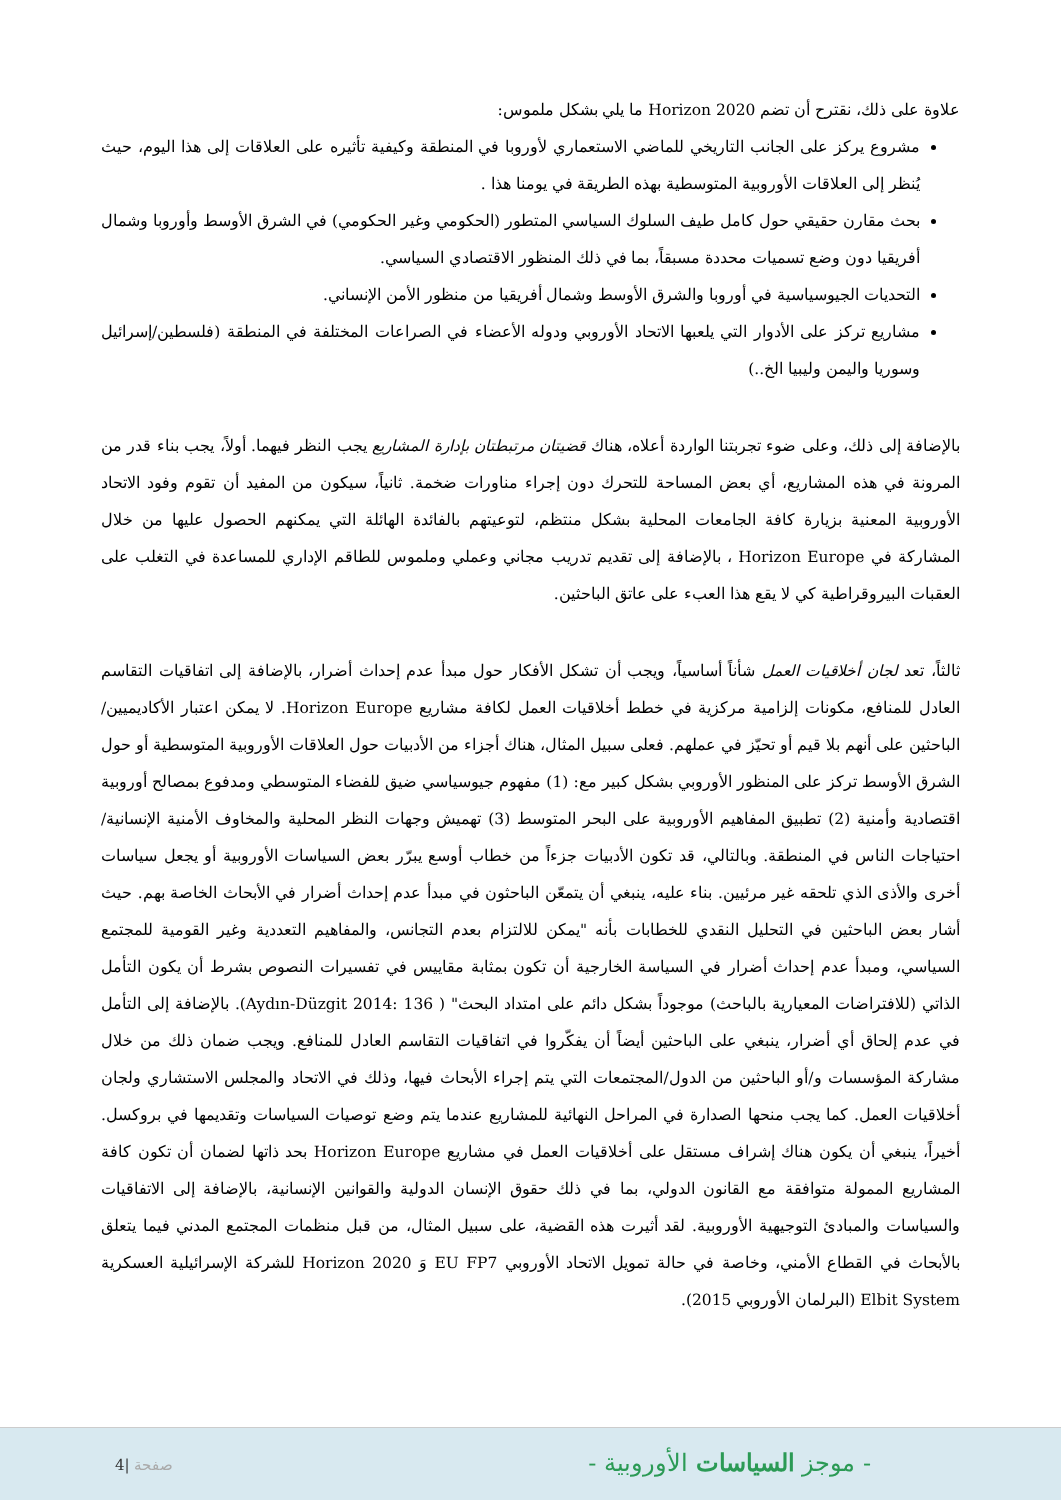علاوة على ذلك، نقترح أن تضم Horizon 2020 ما يلي بشكل ملموس:
مشروع يركز على الجانب التاريخي للماضي الاستعماري لأوروبا في المنطقة وكيفية تأثيره على العلاقات إلى هذا اليوم، حيث يُنظر إلى العلاقات الأوروبية المتوسطية بهذه الطريقة في يومنا هذا .
بحث مقارن حقيقي حول كامل طيف السلوك السياسي المتطور (الحكومي وغير الحكومي) في الشرق الأوسط وأوروبا وشمال أفريقيا دون وضع تسميات محددة مسبقاً، بما في ذلك المنظور الاقتصادي السياسي.
التحديات الجيوسياسية في أوروبا والشرق الأوسط وشمال أفريقيا من منظور الأمن الإنساني.
مشاريع تركز على الأدوار التي يلعبها الاتحاد الأوروبي ودوله الأعضاء في الصراعات المختلفة في المنطقة (فلسطين/إسرائيل وسوريا واليمن وليبيا الخ..)
بالإضافة إلى ذلك، وعلى ضوء تجربتنا الواردة أعلاه، هناك قضيتان مرتبطتان بإدارة المشاريع يجب النظر فيهما. أولاً، يجب بناء قدر من المرونة في هذه المشاريع، أي بعض المساحة للتحرك دون إجراء مناورات ضخمة. ثانياً، سيكون من المفيد أن تقوم وفود الاتحاد الأوروبية المعنية بزيارة كافة الجامعات المحلية بشكل منتظم، لتوعيتهم بالفائدة الهائلة التي يمكنهم الحصول عليها من خلال المشاركة في Horizon Europe ، بالإضافة إلى تقديم تدريب مجاني وعملي وملموس للطاقم الإداري للمساعدة في التغلب على العقبات البيروقراطية كي لا يقع هذا العبء على عاتق الباحثين.
ثالثاً، تعد لجان أخلاقيات العمل شأناً أساسياً، ويجب أن تشكل الأفكار حول مبدأ عدم إحداث أضرار، بالإضافة إلى اتفاقيات التقاسم العادل للمنافع، مكونات إلزامية مركزية في خطط أخلاقيات العمل لكافة مشاريع Horizon Europe. لا يمكن اعتبار الأكاديميين/الباحثين على أنهم بلا قيم أو تحيّز في عملهم. فعلى سبيل المثال، هناك أجزاء من الأدبيات حول العلاقات الأوروبية المتوسطية أو حول الشرق الأوسط تركز على المنظور الأوروبي بشكل كبير مع: (1) مفهوم جيوسياسي ضيق للفضاء المتوسطي ومدفوع بمصالح أوروبية اقتصادية وأمنية (2) تطبيق المفاهيم الأوروبية على البحر المتوسط (3) تهميش وجهات النظر المحلية والمخاوف الأمنية الإنسانية/احتياجات الناس في المنطقة. وبالتالي، قد تكون الأدبيات جزءاً من خطاب أوسع يبرّر بعض السياسات الأوروبية أو يجعل سياسات أخرى والأذى الذي تلحقه غير مرئيين. بناء عليه، ينبغي أن يتمعّن الباحثون في مبدأ عدم إحداث أضرار في الأبحاث الخاصة بهم. حيث أشار بعض الباحثين في التحليل النقدي للخطابات بأنه "يمكن للالتزام بعدم التجانس، والمفاهيم التعددية وغير القومية للمجتمع السياسي، ومبدأ عدم إحداث أضرار في السياسة الخارجية أن تكون بمثابة مقاييس في تفسيرات النصوص بشرط أن يكون التأمل الذاتي (للافتراضات المعيارية بالباحث) موجوداً بشكل دائم على امتداد البحث" ( Aydın-Düzgit 2014: 136). بالإضافة إلى التأمل في عدم إلحاق أي أضرار، ينبغي على الباحثين أيضاً أن يفكّروا في اتفاقيات التقاسم العادل للمنافع. ويجب ضمان ذلك من خلال مشاركة المؤسسات و/أو الباحثين من الدول/المجتمعات التي يتم إجراء الأبحاث فيها، وذلك في الاتحاد والمجلس الاستشاري ولجان أخلاقيات العمل. كما يجب منحها الصدارة في المراحل النهائية للمشاريع عندما يتم وضع توصيات السياسات وتقديمها في بروكسل. أخيراً، ينبغي أن يكون هناك إشراف مستقل على أخلاقيات العمل في مشاريع Horizon Europe بحد ذاتها لضمان أن تكون كافة المشاريع الممولة متوافقة مع القانون الدولي، بما في ذلك حقوق الإنسان الدولية والقوانين الإنسانية، بالإضافة إلى الاتفاقيات والسياسات والمبادئ التوجيهية الأوروبية. لقد أثيرت هذه القضية، على سبيل المثال، من قبل منظمات المجتمع المدني فيما يتعلق بالأبحاث في القطاع الأمني، وخاصة في حالة تمويل الاتحاد الأوروبي EU FP7 وَ Horizon 2020 للشركة الإسرائيلية العسكرية Elbit System (البرلمان الأوروبي 2015).
- موجز السياسات الأوروبية - صفحة |4